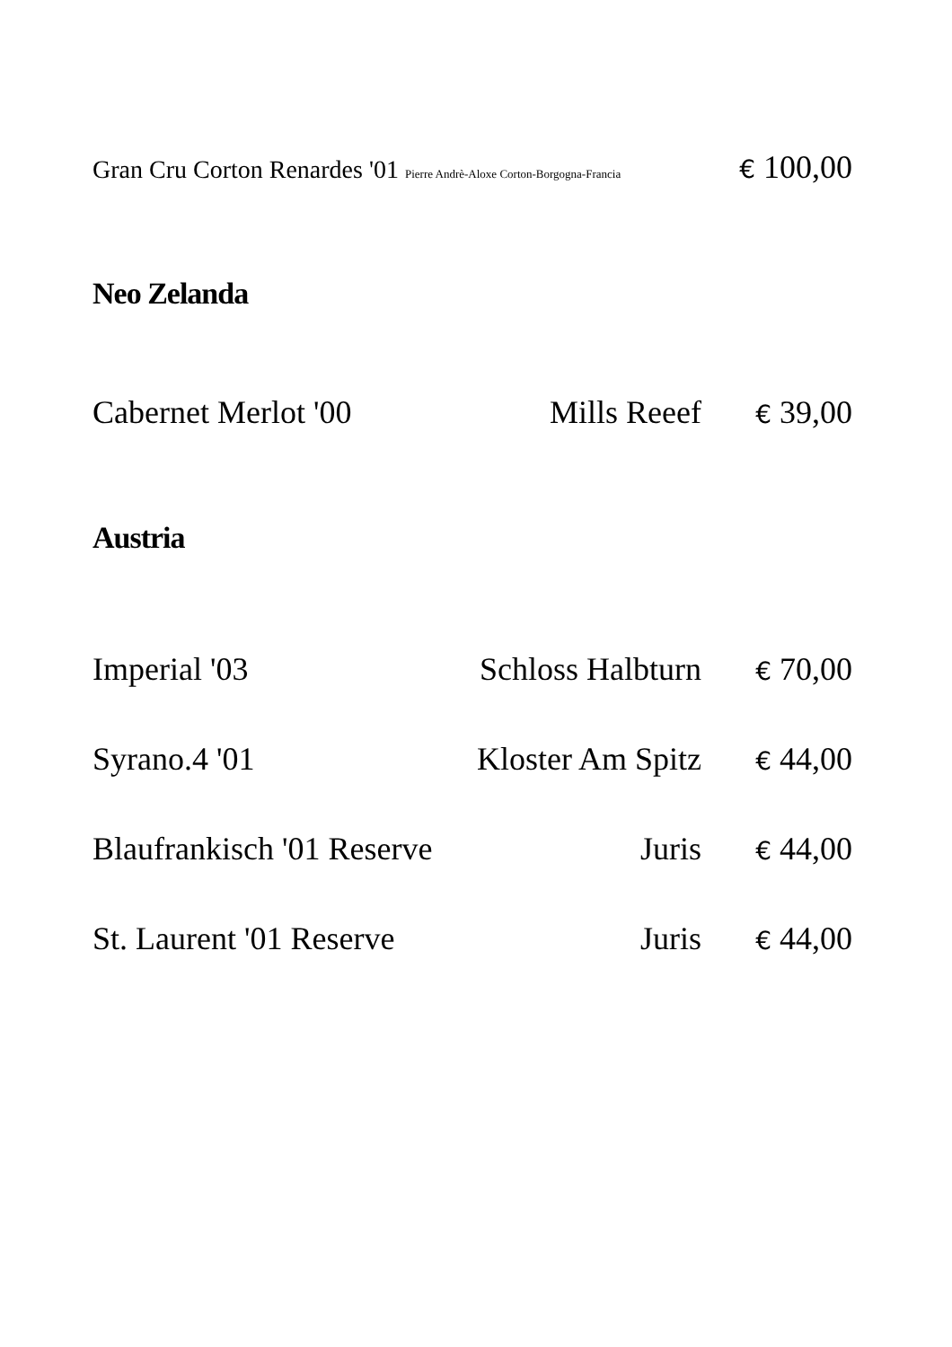Gran Cru Corton Renardes '01 Pierre Andrè-Aloxe Corton-Borgogna-Francia € 100,00
Neo Zelanda
Cabernet Merlot '00 Mills Reeef € 39,00
Austria
Imperial '03 Schloss Halbturn € 70,00
Syrano.4 '01 Kloster Am Spitz € 44,00
Blaufrankisch '01 Reserve Juris € 44,00
St. Laurent '01 Reserve Juris € 44,00